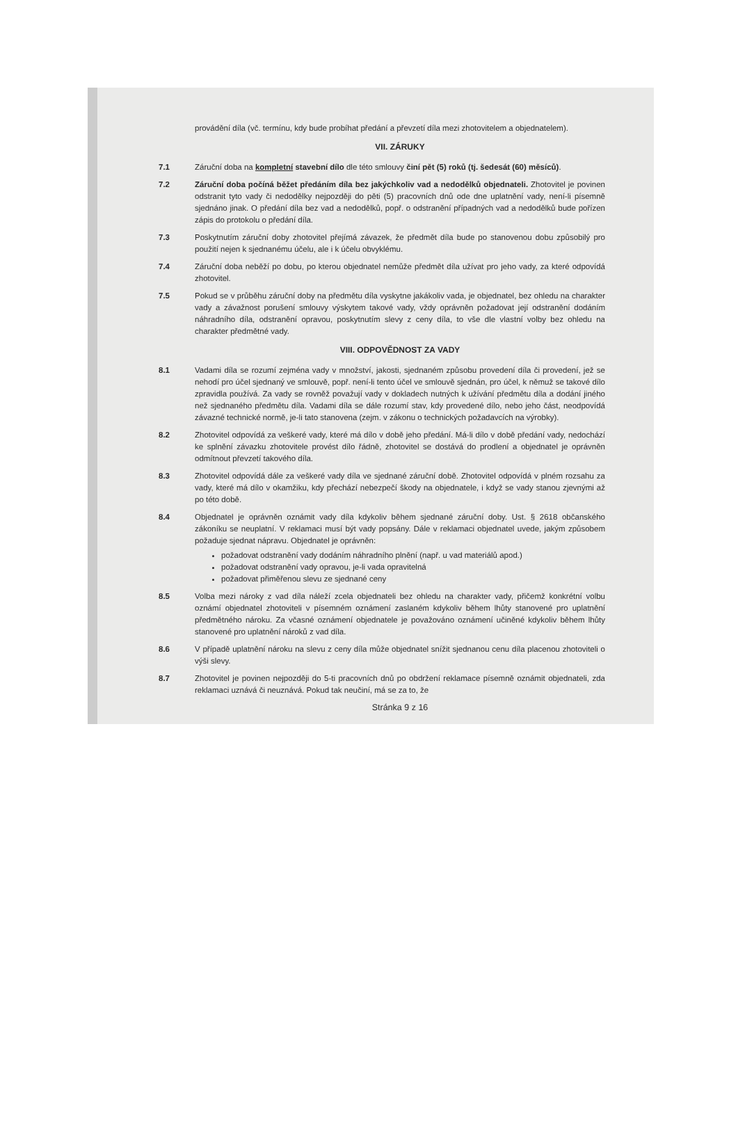provádění díla (vč. termínu, kdy bude probíhat předání a převzetí díla mezi zhotovitelem a objednatelem).
VII. ZÁRUKY
7.1 Záruční doba na kompletní stavební dílo dle této smlouvy činí pět (5) roků (tj. šedesát (60) měsíců).
7.2 Záruční doba počíná běžet předáním díla bez jakýchkoliv vad a nedodělků objednateli. Zhotovitel je povinen odstranit tyto vady či nedodělky nejpozději do pěti (5) pracovních dnů ode dne uplatnění vady, není-li písemně sjednáno jinak. O předání díla bez vad a nedodělků, popř. o odstranění případných vad a nedodělků bude pořízen zápis do protokolu o předání díla.
7.3 Poskytnutím záruční doby zhotovitel přejímá závazek, že předmět díla bude po stanovenou dobu způsobilý pro použití nejen k sjednanému účelu, ale i k účelu obvyklému.
7.4 Záruční doba neběží po dobu, po kterou objednatel nemůže předmět díla užívat pro jeho vady, za které odpovídá zhotovitel.
7.5 Pokud se v průběhu záruční doby na předmětu díla vyskytne jakákoliv vada, je objednatel, bez ohledu na charakter vady a závažnost porušení smlouvy výskytem takové vady, vždy oprávněn požadovat její odstranění dodáním náhradního díla, odstranění opravou, poskytnutím slevy z ceny díla, to vše dle vlastní volby bez ohledu na charakter předmětné vady.
VIII. ODPOVĚDNOST ZA VADY
8.1 Vadami díla se rozumí zejména vady v množství, jakosti, sjednaném způsobu provedení díla či provedení, jež se nehodí pro účel sjednaný ve smlouvě, popř. není-li tento účel ve smlouvě sjednán, pro účel, k němuž se takové dílo zpravidla používá. Za vady se rovněž považují vady v dokladech nutných k užívání předmětu díla a dodání jiného než sjednaného předmětu díla. Vadami díla se dále rozumí stav, kdy provedené dílo, nebo jeho část, neodpovídá závazné technické normě, je-li tato stanovena (zejm. v zákonu o technických požadavcích na výrobky).
8.2 Zhotovitel odpovídá za veškeré vady, které má dílo v době jeho předání. Má-li dílo v době předání vady, nedochází ke splnění závazku zhotovitele provést dílo řádně, zhotovitel se dostává do prodlení a objednatel je oprávněn odmítnout převzetí takového díla.
8.3 Zhotovitel odpovídá dále za veškeré vady díla ve sjednané záruční době. Zhotovitel odpovídá v plném rozsahu za vady, které má dílo v okamžiku, kdy přechází nebezpečí škody na objednatele, i když se vady stanou zjevnými až po této době.
8.4 Objednatel je oprávněn oznámit vady díla kdykoliv během sjednané záruční doby. Ust. § 2618 občanského zákoníku se neuplatní. V reklamaci musí být vady popsány. Dále v reklamaci objednatel uvede, jakým způsobem požaduje sjednat nápravu. Objednatel je oprávněn:
požadovat odstranění vady dodáním náhradního plnění (např. u vad materiálů apod.)
požadovat odstranění vady opravou, je-li vada opravitelná
požadovat přiměřenou slevu ze sjednané ceny
8.5 Volba mezi nároky z vad díla náleží zcela objednateli bez ohledu na charakter vady, přičemž konkrétní volbu oznámí objednatel zhotoviteli v písemném oznámení zaslaném kdykoliv během lhůty stanovené pro uplatnění předmětného nároku. Za včasné oznámení objednatele je považováno oznámení učiněné kdykoliv během lhůty stanovené pro uplatnění nároků z vad díla.
8.6 V případě uplatnění nároku na slevu z ceny díla může objednatel snížit sjednanou cenu díla placenou zhotoviteli o výši slevy.
8.7 Zhotovitel je povinen nejpozději do 5-ti pracovních dnů po obdržení reklamace písemně oznámit objednateli, zda reklamaci uznává či neuznává. Pokud tak neučiní, má se za to, že
Stránka 9 z 16